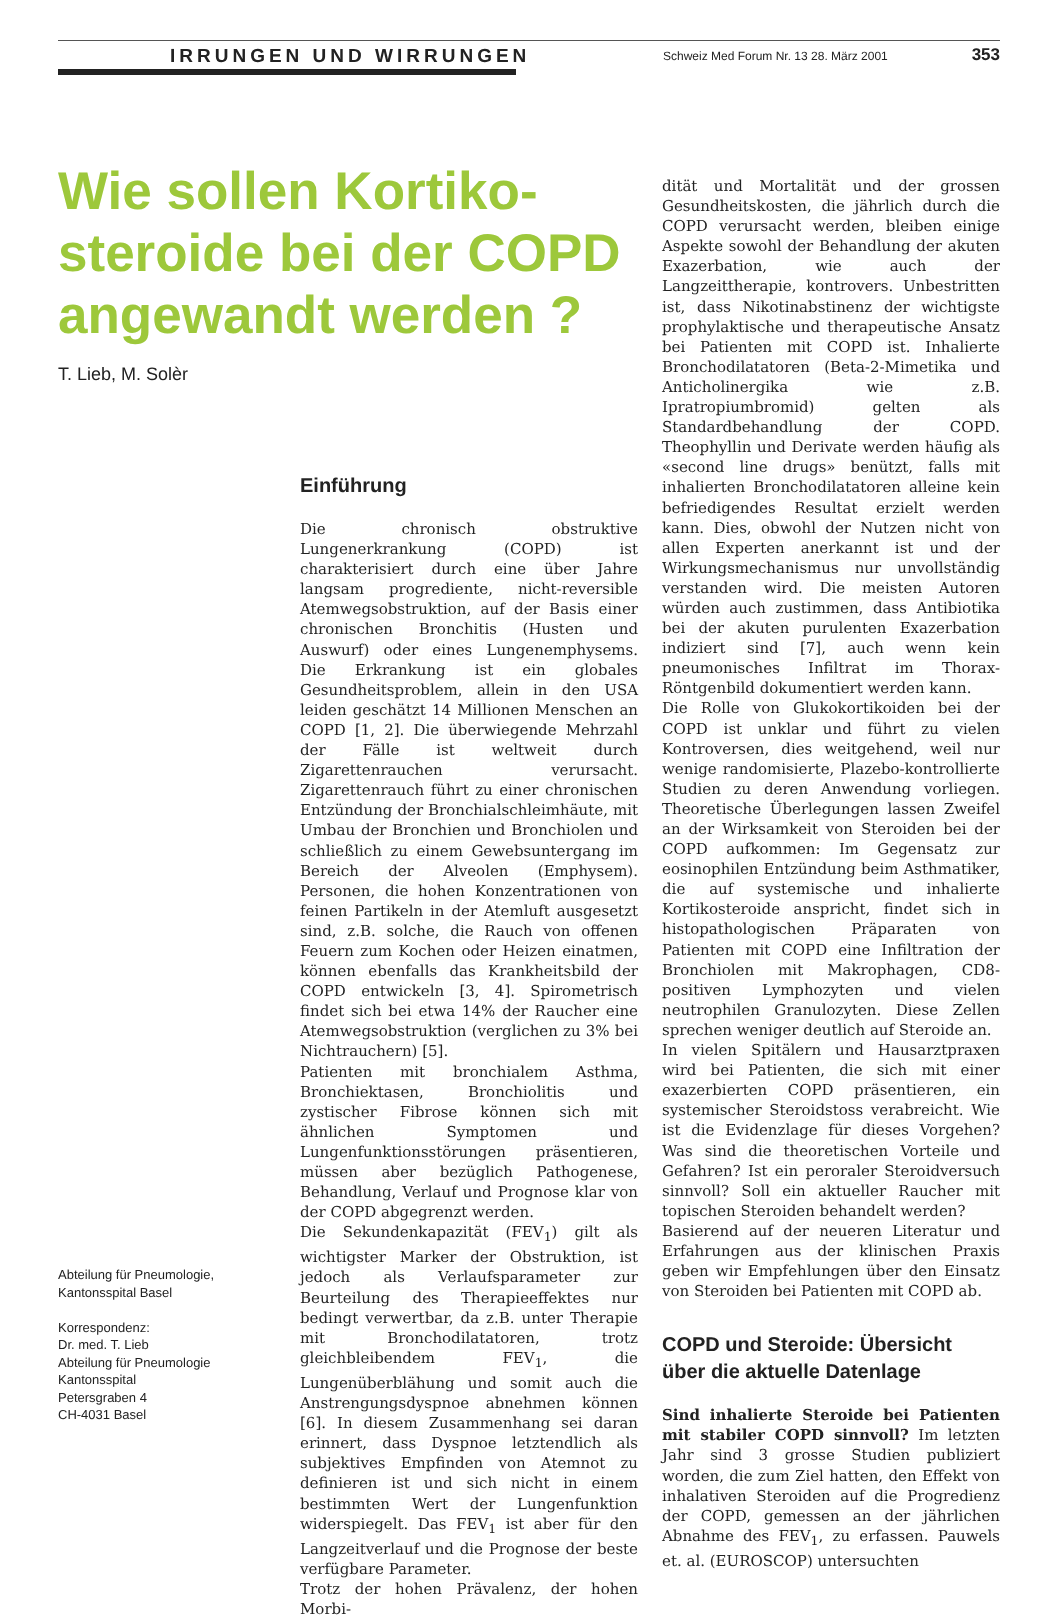IRRUNGEN UND WIRRUNGEN
Schweiz Med Forum Nr. 13 28. März 2001 353
Wie sollen Kortiko­steroide bei der COPD angewandt werden ?
T. Lieb, M. Solèr
Einführung
Die chronisch obstruktive Lungenerkrankung (COPD) ist charakterisiert durch eine über Jahre langsam progrediente, nicht-reversible Atemwegsobstruktion, auf der Basis einer chronischen Bronchitis (Husten und Auswurf) oder eines Lungenemphysems. Die Erkrankung ist ein globales Gesundheitsproblem, allein in den USA leiden geschätzt 14 Millionen Menschen an COPD [1, 2]. Die überwiegende Mehrzahl der Fälle ist weltweit durch Zigarettenrauchen verursacht. Zigarettenrauch führt zu einer chronischen Entzündung der Bronchialschleimhäute, mit Umbau der Bronchien und Bronchiolen und schließlich zu einem Gewebsuntergang im Bereich der Alveolen (Emphysem). Personen, die hohen Konzentrationen von feinen Partikeln in der Atemluft ausgesetzt sind, z.B. solche, die Rauch von offenen Feuern zum Kochen oder Heizen einatmen, können ebenfalls das Krankheitsbild der COPD entwickeln [3, 4]. Spirometrisch findet sich bei etwa 14% der Raucher eine Atemwegsobstruktion (verglichen zu 3% bei Nichtrauchern) [5].
Patienten mit bronchialem Asthma, Bronchiektasen, Bronchiolitis und zystischer Fibrose können sich mit ähnlichen Symptomen und Lungenfunktionsstörungen präsentieren, müssen aber bezüglich Pathogenese, Behandlung, Verlauf und Prognose klar von der COPD abgegrenzt werden.
Die Sekundenkapazität (FEV<sub>1</sub>) gilt als wichtigster Marker der Obstruktion, ist jedoch als Verlaufsparameter zur Beurteilung des Therapieeffektes nur bedingt verwertbar, da z.B. unter Therapie mit Bronchodilatatoren, trotz gleichbleibendem FEV<sub>1</sub>, die Lungenüberblähung und somit auch die Anstrengungsdyspnoe abnehmen können [6]. In diesem Zusammenhang sei daran erinnert, dass Dyspnoe letztendlich als subjektives Empfinden von Atemnot zu definieren ist und sich nicht in einem bestimmten Wert der Lungenfunktion widerspiegelt. Das FEV<sub>1</sub> ist aber für den Langzeitverlauf und die Prognose der beste verfügbare Parameter.
Trotz der hohen Prävalenz, der hohen Morbi-
dität und Mortalität und der grossen Gesundheitskosten, die jährlich durch die COPD verursacht werden, bleiben einige Aspekte sowohl der Behandlung der akuten Exazerbation, wie auch der Langzeittherapie, kontrovers. Unbestritten ist, dass Nikotinabstinenz der wichtigste prophylaktische und therapeutische Ansatz bei Patienten mit COPD ist. Inhalierte Bronchodilatatoren (Beta-2-Mimetika und Anticholinergika wie z.B. Ipratropiumbromid) gelten als Standardbehandlung der COPD. Theophyllin und Derivate werden häufig als «second line drugs» benützt, falls mit inhalierten Bronchodilatatoren alleine kein befriedigendes Resultat erzielt werden kann. Dies, obwohl der Nutzen nicht von allen Experten anerkannt ist und der Wirkungsmechanismus nur unvollständig verstanden wird. Die meisten Autoren würden auch zustimmen, dass Antibiotika bei der akuten purulenten Exazerbation indiziert sind [7], auch wenn kein pneumonisches Infiltrat im Thorax-Röntgenbild dokumentiert werden kann.
Die Rolle von Glukokortikoiden bei der COPD ist unklar und führt zu vielen Kontroversen, dies weitgehend, weil nur wenige randomisierte, Plazebo-kontrollierte Studien zu deren Anwendung vorliegen. Theoretische Überlegungen lassen Zweifel an der Wirksamkeit von Steroiden bei der COPD aufkommen: Im Gegensatz zur eosinophilen Entzündung beim Asthmatiker, die auf systemische und inhalierte Kortikosteroide anspricht, findet sich in histopathologischen Präparaten von Patienten mit COPD eine Infiltration der Bronchiolen mit Makrophagen, CD8-positiven Lymphozyten und vielen neutrophilen Granulozyten. Diese Zellen sprechen weniger deutlich auf Steroide an.
In vielen Spitälern und Hausarztpraxen wird bei Patienten, die sich mit einer exazerbierten COPD präsentieren, ein systemischer Steroidstoss verabreicht. Wie ist die Evidenzlage für dieses Vorgehen? Was sind die theoretischen Vorteile und Gefahren? Ist ein peroraler Steroidversuch sinnvoll? Soll ein aktueller Raucher mit topischen Steroiden behandelt werden?
Basierend auf der neueren Literatur und Erfahrungen aus der klinischen Praxis geben wir Empfehlungen über den Einsatz von Steroiden bei Patienten mit COPD ab.
COPD und Steroide: Übersicht über die aktuelle Datenlage
Sind inhalierte Steroide bei Patienten mit stabiler COPD sinnvoll? Im letzten Jahr sind 3 grosse Studien publiziert worden, die zum Ziel hatten, den Effekt von inhalativen Steroiden auf die Progredienz der COPD, gemessen an der jährlichen Abnahme des FEV<sub>1</sub>, zu erfassen. Pauwels et. al. (EUROSCOP) untersuchten
Abteilung für Pneumologie,
Kantonsspital Basel
Korrespondenz:
Dr. med. T. Lieb
Abteilung für Pneumologie
Kantonsspital
Petersgraben 4
CH-4031 Basel